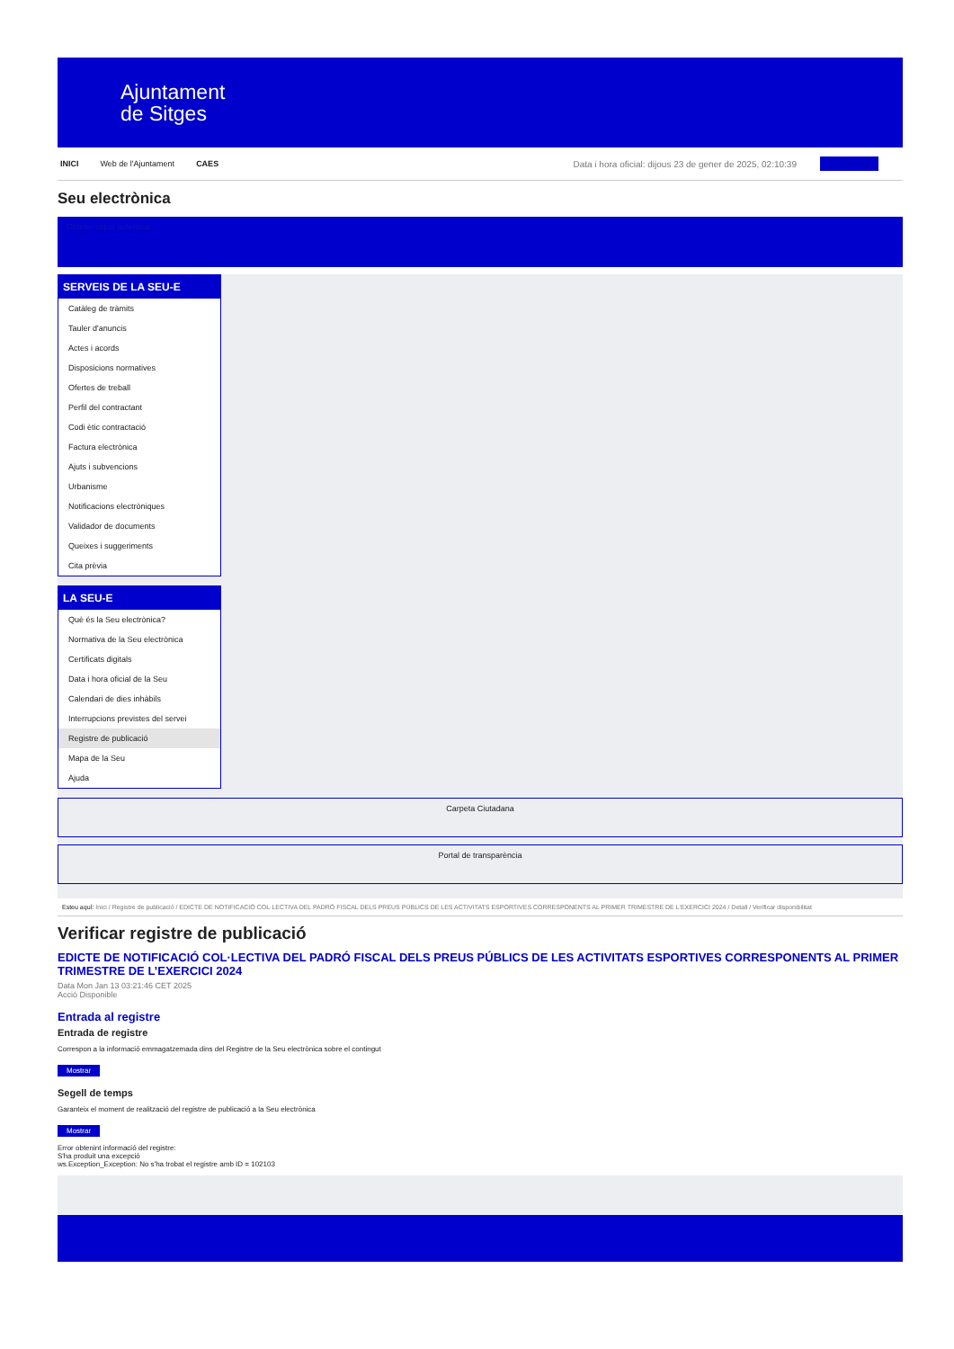Ajuntament
de Sitges
INICI Web de l'Ajuntament CAES Data i hora oficial: dijous 23 de gener de 2025, 02:10:39 Electrònica
Seu electrònica
Obtenir còpia autèntica
SERVEIS DE LA SEU-E
Catàleg de tràmits
Tauler d'anuncis
Actes i acords
Disposicions normatives
Ofertes de treball
Perfil del contractant
Codi ètic contractació
Factura electrònica
Ajuts i subvencions
Urbanisme
Notificacions electròniques
Validador de documents
Queixes i suggeriments
Cita prèvia
LA SEU-E
Què és la Seu electrònica?
Normativa de la Seu electrònica
Certificats digitals
Data i hora oficial de la Seu
Calendari de dies inhàbils
Interrupcions previstes del servei
Registre de publicació
Mapa de la Seu
Ajuda
Carpeta Ciutadana
Portal de transparència
Esteu aquí: Inici / Registre de publicació / EDICTE DE NOTIFICACIÓ COL·LECTIVA DEL PADRÓ FISCAL DELS PREUS PÚBLICS DE LES ACTIVITATS ESPORTIVES CORRESPONENTS AL PRIMER TRIMESTRE DE L'EXERCICI 2024 / Detall / Verificar disponibilitat
Verificar registre de publicació
EDICTE DE NOTIFICACIÓ COL·LECTIVA DEL PADRÓ FISCAL DELS PREUS PÚBLICS DE LES ACTIVITATS ESPORTIVES CORRESPONENTS AL PRIMER TRIMESTRE DE L’EXERCICI 2024
Data Mon Jan 13 03:21:46 CET 2025
Acció Disponible
Entrada al registre
Entrada de registre
Correspon a la informació emmagatzemada dins del Registre de la Seu electrònica sobre el contingut
Mostrar
Segell de temps
Garanteix el moment de realització del registre de publicació a la Seu electrònica
Mostrar
Error obtenint informació del registre:
S'ha produit una excepció
ws.Exception_Exception: No s'ha trobat el registre amb ID = 102103